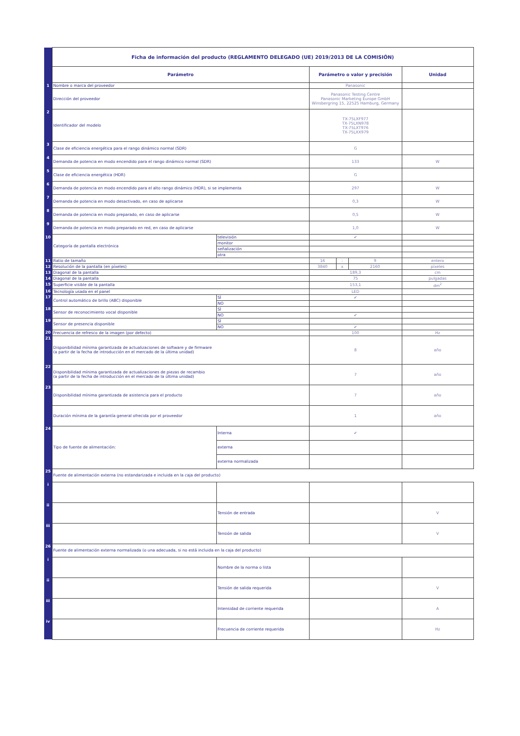| | Ficha de información del producto (REGLAMENTO DELEGADO (UE) 2019/2013 DE LA COMISIÓN) | | | | | |
| | Parámetro | | Parámetro o valor y precisión | | | Unidad |
| 1 | Nombre o marca del proveedor | | Panasonic | | | |
| | Dirección del proveedor | | Panasonic Testing Centre Panasonic Marketing Europe GmbH Winsbergring 15, 22525 Hamburg, Germany | | | |
| 2 | Identificador del modelo | | TX-75LXF977 TX-75LXN978 TX-75LXT976 TX-75LXX979 | | | |
| 3 | Clase de eficiencia energética para el rango dinámico normal (SDR) | | G | | | |
| 4 | Demanda de potencia en modo encendido para el rango dinámico normal (SDR) | | 133 | | | W |
| 5 | Clase de eficiencia energética (HDR) | | G | | | |
| 6 | Demanda de potencia en modo encendido para el alto rango dinámico (HDR), si se implementa | | 297 | | | W |
| 7 | Demanda de potencia en modo desactivado, en caso de aplicarse | | 0,3 | | | W |
| 8 | Demanda de potencia en modo preparado, en caso de aplicarse | | 0,5 | | | W |
| 9 | Demanda de potencia en modo preparado en red, en caso de aplicarse | | 1,0 | | | W |
| 10 | Categoría de pantalla electrónica | televisión | ✔ | | | |
| | | monitor | | | | |
| | | señalización | | | | |
| | | otra | | | | |
| 11 | Ratio de tamaño | | 16 | : | 9 | entero |
| 12 | Resolución de la pantalla (en píxeles) | | 3840 | x | 2160 | píxeles |
| 13 | Diagonal de la pantalla | | 189,3 | | | cm |
| 14 | Diagonal de la pantalla | | 75 | | | pulgadas |
| 15 | Superficie visible de la pantalla | | 153,1 | | | dm<sup>2</sup> |
| 16 | Tecnología usada en el panel | | LED | | | |
| 17 | Control automático de brillo (ABC) disponible | SÍ | ✔ | | | |
| | | NO | | | | |
| 18 | Sensor de reconocimiento vocal disponible | SÍ | | | | |
| | | NO | ✔ | | | |
| 19 | Sensor de presencia disponible | SÍ | | | | |
| | | NO | ✔ | | | |
| 20 | Frecuencia de refresco de la imagen (por defecto) | | 100 | | | Hz |
| 21 | Disponibilidad mínima garantizada de actualizaciones de software y de firmware (a partir de la fecha de introducción en el mercado de la última unidad) | | 8 | | | año |
| 22 | Disponibilidad mínima garantizada de actualizaciones de piezas de recambio (a partir de la fecha de introducción en el mercado de la última unidad) | | 7 | | | año |
| 23 | Disponibilidad mínima garantizada de asistencia para el producto | | 7 | | | año |
| | Duración mínima de la garantía general ofrecida por el proveedor | | 1 | | | año |
| 24 | Tipo de fuente de alimentación: | Interna | ✔ | | | |
| | | externa | | | | |
| | | externa normalizada | | | | |
| 25 | Fuente de alimentación externa (no estandarizada e incluida en la caja del producto) | | | | | |
| i | | | | | | |
| ii | | Tensión de entrada | | | | V |
| iii | | Tensión de salida | | | | V |
| 26 | Fuente de alimentación externa normalizada (o una adecuada, si no está incluida en la caja del producto) | | | | | |
| i | | Nombre de la norma o lista | | | | |
| ii | | Tensión de salida requerida | | | | V |
| iii | | Intensidad de corriente requerida | | | | A |
| iv | | Frecuencia de corriente requerida | | | | Hz |